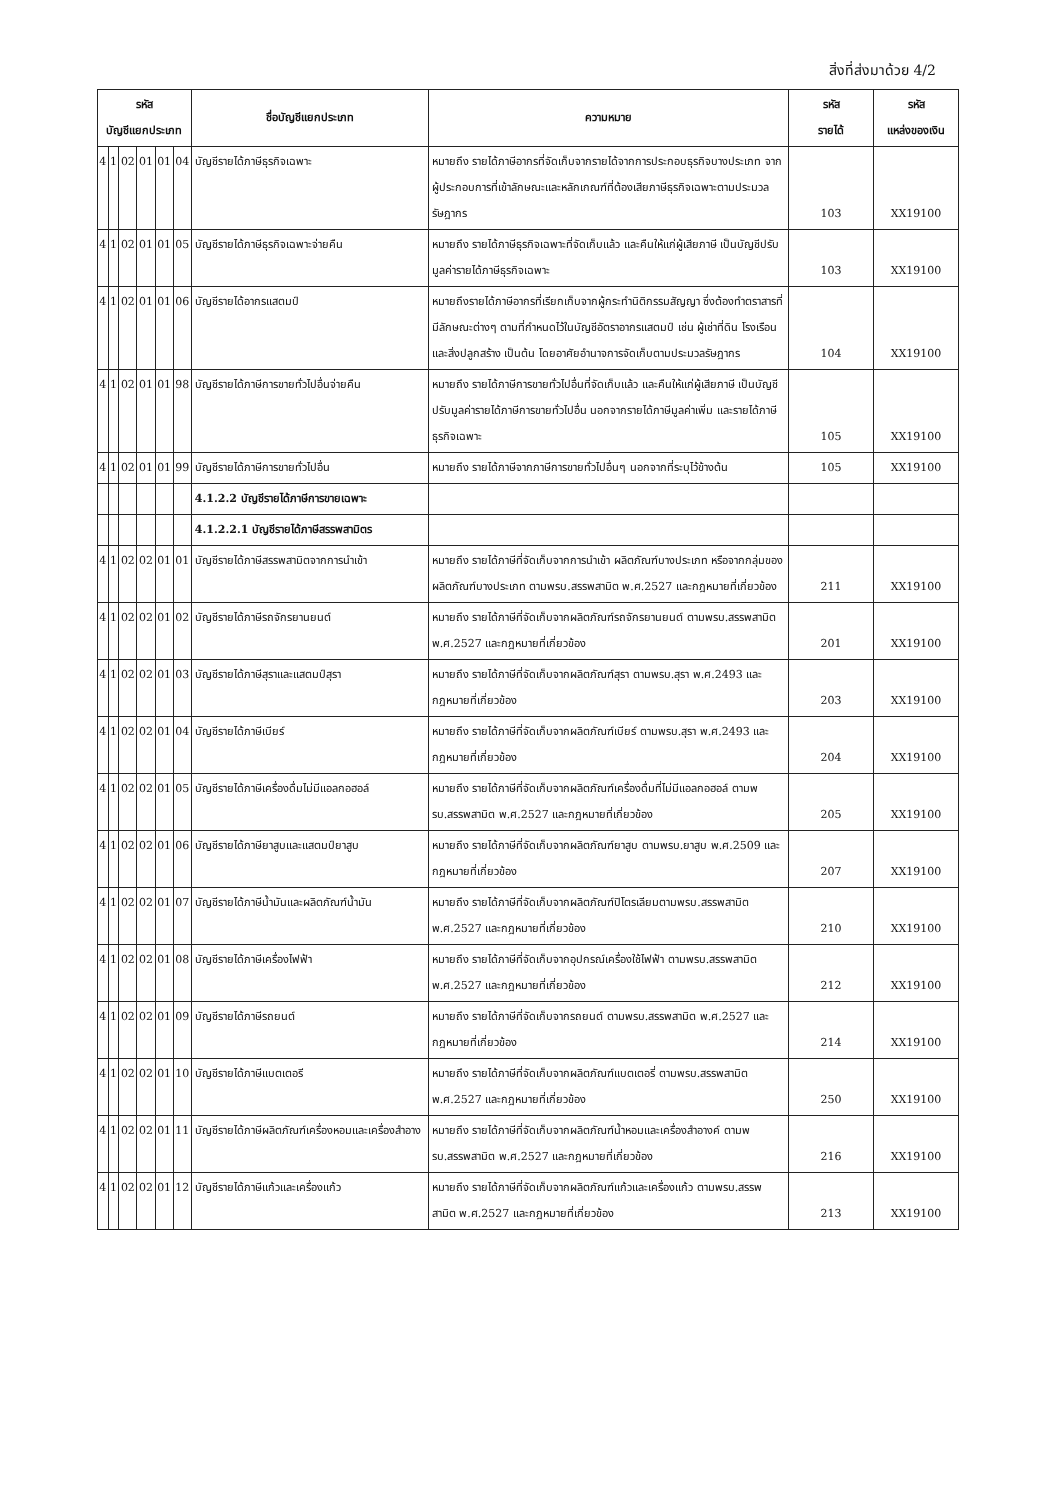สิ่งที่ส่งมาด้วย 4/2
| รหัส บัญชีแยกประเภท | | | | | | ชื่อบัญชีแยกประเภท | ความหมาย | รหัส รายได้ | รหัส แหล่งของเงิน |
| --- | --- | --- | --- | --- | --- | --- | --- | --- | --- |
| 4 | 1 | 02 | 01 | 01 | 04 | บัญชีรายได้ภาษีธุรกิจเฉพาะ | หมายถึง รายได้ภาษีอากรที่จัดเก็บจากรายได้จากการประกอบธุรกิจบางประเภท จากผู้ประกอบการที่เข้าลักษณะและหลักเกณฑ์ที่ต้องเสียภาษีธุรกิจเฉพาะตามประมวลรัษฎากร | 103 | XX19100 |
| 4 | 1 | 02 | 01 | 01 | 05 | บัญชีรายได้ภาษีธุรกิจเฉพาะจ่ายคืน | หมายถึง รายได้ภาษีธุรกิจเฉพาะที่จัดเก็บแล้ว และคืนให้แก่ผู้เสียภาษี เป็นบัญชีปรับมูลค่ารายได้ภาษีธุรกิจเฉพาะ | 103 | XX19100 |
| 4 | 1 | 02 | 01 | 01 | 06 | บัญชีรายได้อากรแสตมป์ | หมายถึงรายได้ภาษีอากรที่เรียกเก็บจากผู้กระทำนิติกรรมสัญญา ซึ่งต้องทำตราสารที่มีลักษณะต่างๆ ตามที่กำหนดไว้ในบัญชีอัตราอากรแสตมป์ เช่น ผู้เช่าที่ดิน โรงเรือน และสิ่งปลูกสร้าง เป็นต้น โดยอาศัยอำนาจการจัดเก็บตามประมวลรัษฎากร | 104 | XX19100 |
| 4 | 1 | 02 | 01 | 01 | 98 | บัญชีรายได้ภาษีการขายทั่วไปอื่นจ่ายคืน | หมายถึง รายได้ภาษีการขายทั่วไปอื่นที่จัดเก็บแล้ว และคืนให้แก่ผู้เสียภาษี เป็นบัญชีปรับมูลค่ารายได้ภาษีการขายทั่วไปอื่น นอกจากรายได้ภาษีมูลค่าเพิ่ม และรายได้ภาษีธุรกิจเฉพาะ | 105 | XX19100 |
| 4 | 1 | 02 | 01 | 01 | 99 | บัญชีรายได้ภาษีการขายทั่วไปอื่น | หมายถึง รายได้ภาษีจากภาษีการขายทั่วไปอื่นๆ นอกจากที่ระบุไว้ข้างต้น | 105 | XX19100 |
| | | | | | | 4.1.2.2 บัญชีรายได้ภาษีการขายเฉพาะ | | | |
| | | | | | | 4.1.2.2.1 บัญชีรายได้ภาษีสรรพสามิตร | | | |
| 4 | 1 | 02 | 02 | 01 | 01 | บัญชีรายได้ภาษีสรรพสามิตจากการนำเข้า | หมายถึง รายได้ภาษีที่จัดเก็บจากการนำเข้า ผลิตภัณฑ์บางประเภท หรือจากกลุ่มของผลิตภัณฑ์บางประเภท ตามพรบ.สรรพสามิต พ.ศ.2527 และกฎหมายที่เกี่ยวข้อง | 211 | XX19100 |
| 4 | 1 | 02 | 02 | 01 | 02 | บัญชีรายได้ภาษีรถจักรยานยนต์ | หมายถึง รายได้ภาษีที่จัดเก็บจากผลิตภัณฑ์รถจักรยานยนต์ ตามพรบ.สรรพสามิต พ.ศ.2527 และกฎหมายที่เกี่ยวข้อง | 201 | XX19100 |
| 4 | 1 | 02 | 02 | 01 | 03 | บัญชีรายได้ภาษีสุราและแสตมป์สุรา | หมายถึง รายได้ภาษีที่จัดเก็บจากผลิตภัณฑ์สุรา ตามพรบ.สุรา พ.ศ.2493 และกฎหมายที่เกี่ยวข้อง | 203 | XX19100 |
| 4 | 1 | 02 | 02 | 01 | 04 | บัญชีรายได้ภาษีเบียร์ | หมายถึง รายได้ภาษีที่จัดเก็บจากผลิตภัณฑ์เบียร์ ตามพรบ.สุรา พ.ศ.2493 และกฎหมายที่เกี่ยวข้อง | 204 | XX19100 |
| 4 | 1 | 02 | 02 | 01 | 05 | บัญชีรายได้ภาษีเครื่องดื่มไม่มีแอลกอฮอล์ | หมายถึง รายได้ภาษีที่จัดเก็บจากผลิตภัณฑ์เครื่องดื่มที่ไม่มีแอลกอฮอล์ ตามพรบ.สรรพสามิต พ.ศ.2527 และกฎหมายที่เกี่ยวข้อง | 205 | XX19100 |
| 4 | 1 | 02 | 02 | 01 | 06 | บัญชีรายได้ภาษียาสูบและแสตมป์ยาสูบ | หมายถึง รายได้ภาษีที่จัดเก็บจากผลิตภัณฑ์ยาสูบ ตามพรบ.ยาสูบ พ.ศ.2509 และกฎหมายที่เกี่ยวข้อง | 207 | XX19100 |
| 4 | 1 | 02 | 02 | 01 | 07 | บัญชีรายได้ภาษีน้ำมันและผลิตภัณฑ์น้ำมัน | หมายถึง รายได้ภาษีที่จัดเก็บจากผลิตภัณฑ์ปิโตรเลียมตามพรบ.สรรพสามิต พ.ศ.2527 และกฎหมายที่เกี่ยวข้อง | 210 | XX19100 |
| 4 | 1 | 02 | 02 | 01 | 08 | บัญชีรายได้ภาษีเครื่องไฟฟ้า | หมายถึง รายได้ภาษีที่จัดเก็บจากอุปกรณ์เครื่องใช้ไฟฟ้า ตามพรบ.สรรพสามิต พ.ศ.2527 และกฎหมายที่เกี่ยวข้อง | 212 | XX19100 |
| 4 | 1 | 02 | 02 | 01 | 09 | บัญชีรายได้ภาษีรถยนต์ | หมายถึง รายได้ภาษีที่จัดเก็บจากรถยนต์ ตามพรบ.สรรพสามิต พ.ศ.2527 และกฎหมายที่เกี่ยวข้อง | 214 | XX19100 |
| 4 | 1 | 02 | 02 | 01 | 10 | บัญชีรายได้ภาษีแบตเตอรี | หมายถึง รายได้ภาษีที่จัดเก็บจากผลิตภัณฑ์แบตเตอรี่ ตามพรบ.สรรพสามิต พ.ศ.2527 และกฎหมายที่เกี่ยวข้อง | 250 | XX19100 |
| 4 | 1 | 02 | 02 | 01 | 11 | บัญชีรายได้ภาษีผลิตภัณฑ์เครื่องหอมและเครื่องสำอาง | หมายถึง รายได้ภาษีที่จัดเก็บจากผลิตภัณฑ์น้ำหอมและเครื่องสำอางค์ ตามพรบ.สรรพสามิต พ.ศ.2527 และกฎหมายที่เกี่ยวข้อง | 216 | XX19100 |
| 4 | 1 | 02 | 02 | 01 | 12 | บัญชีรายได้ภาษีแก้วและเครื่องแก้ว | หมายถึง รายได้ภาษีที่จัดเก็บจากผลิตภัณฑ์แก้วและเครื่องแก้ว ตามพรบ.สรรพสามิต พ.ศ.2527 และกฎหมายที่เกี่ยวข้อง | 213 | XX19100 |